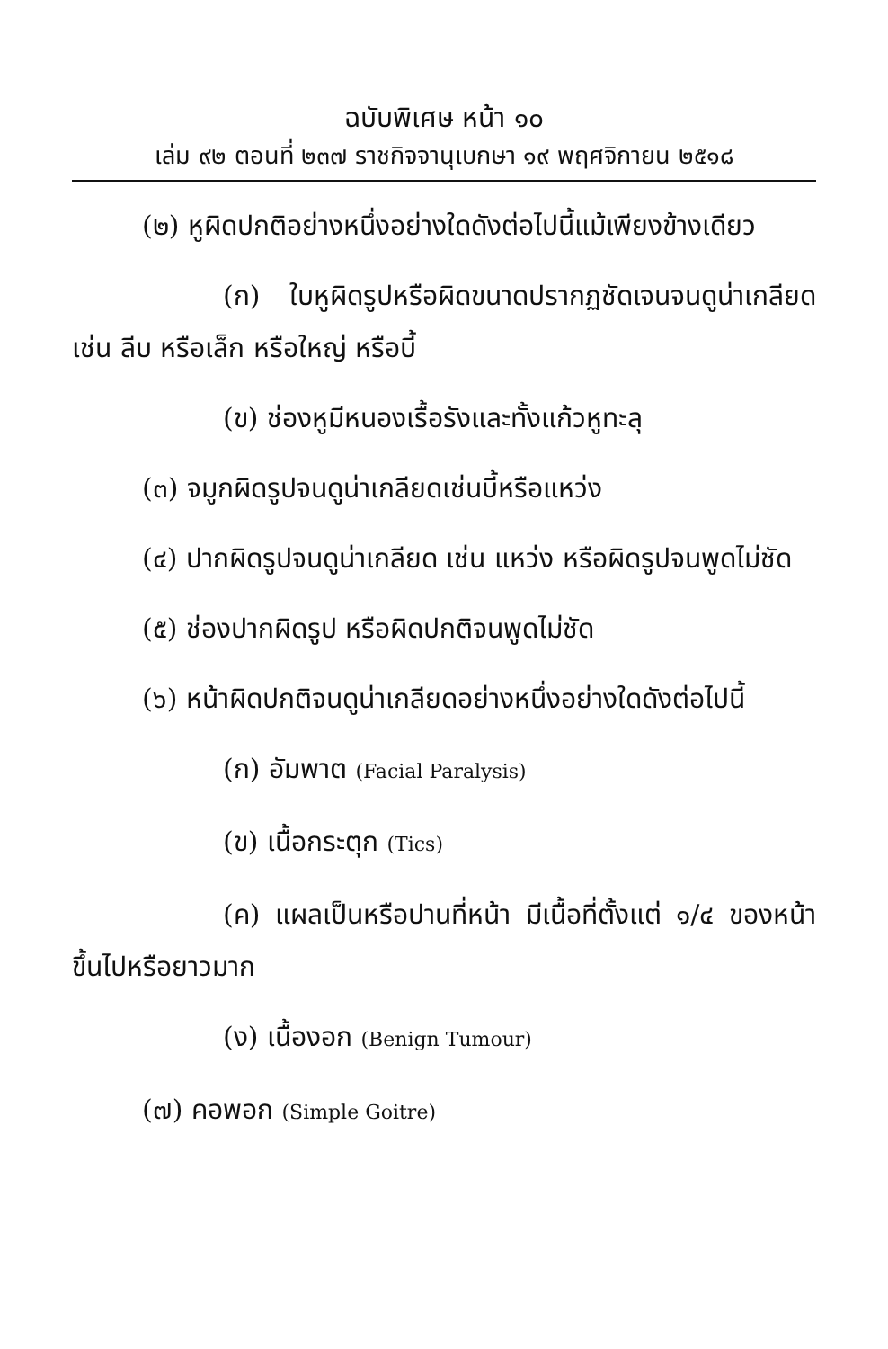ฉบับพิเศษ หน้า ๑๐
เล่ม ๙๒ ตอนที่ ๒๓๗ ราชกิจจานุเบกษา ๑๙ พฤศจิกายน ๒๕๑๘
(๒) หูผิดปกติอย่างหนึ่งอย่างใดดังต่อไปนี้แม้เพียงข้างเดียว
(ก) ใบหูผิดรูปหรือผิดขนาดปรากฏชัดเจนจนดูน่าเกลียด เช่น ลีบ หรือเล็ก หรือใหญ่ หรือบี้
(ข) ช่องหูมีหนองเรื้อรังและทั้งแก้วหูทะลุ
(๓) จมูกผิดรูปจนดูน่าเกลียดเช่นบี้หรือแหว่ง
(๔) ปากผิดรูปจนดูน่าเกลียด เช่น แหว่ง หรือผิดรูปจนพูดไม่ชัด
(๕) ช่องปากผิดรูป หรือผิดปกติจนพูดไม่ชัด
(๖) หน้าผิดปกติจนดูน่าเกลียดอย่างหนึ่งอย่างใดดังต่อไปนี้
(ก) อัมพาต (Facial Paralysis)
(ข) เนื้อกระตุก (Tics)
(ค) แผลเป็นหรือปานที่หน้า มีเนื้อที่ตั้งแต่ ๑/๔ ของหน้าขึ้นไปหรือยาวมาก
(ง) เนื้องอก (Benign Tumour)
(๗) คอพอก (Simple Goitre)